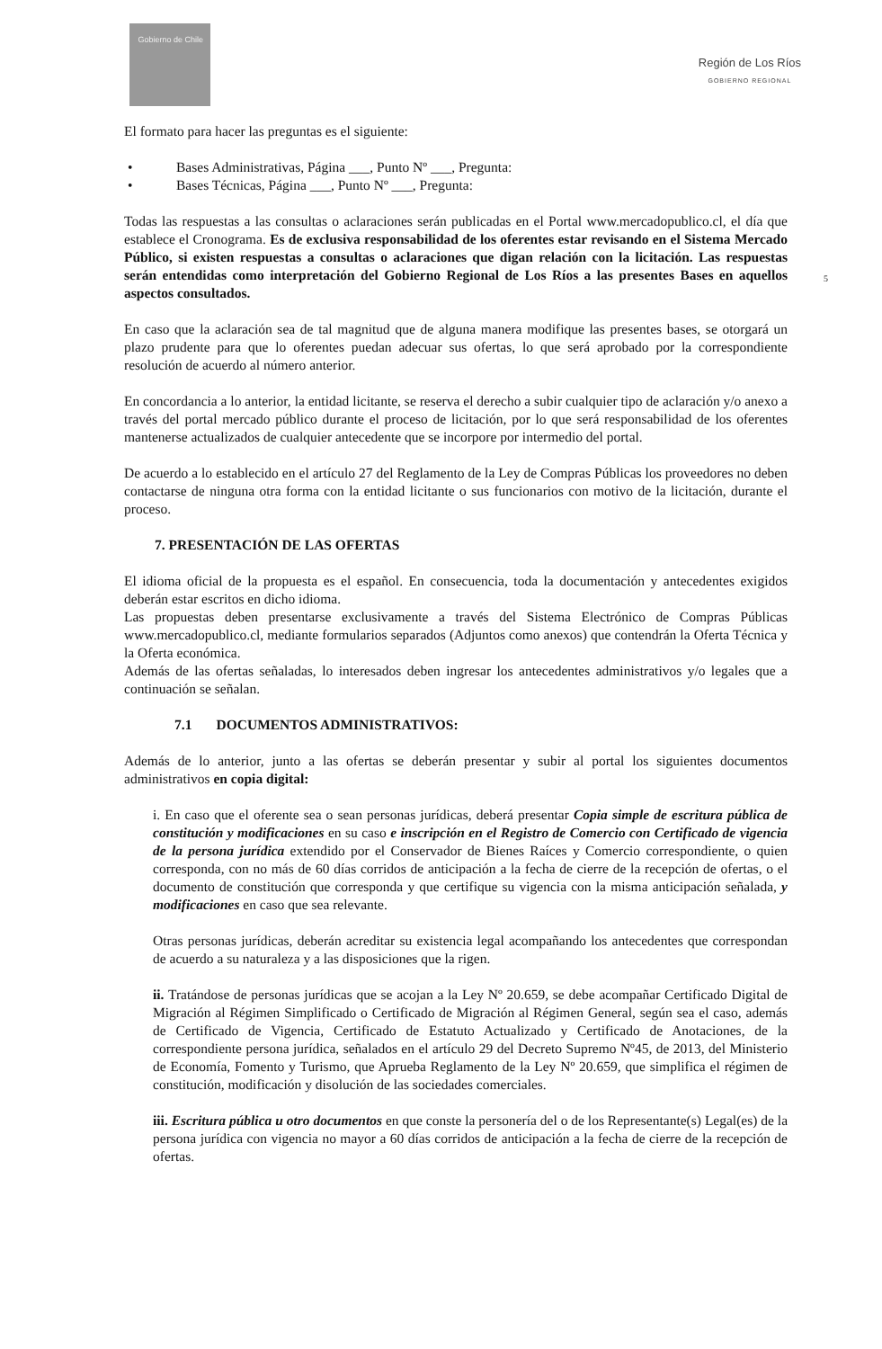Gobierno de Chile
Región de Los Ríos
GOBIERNO REGIONAL
5
El formato para hacer las preguntas es el siguiente:
• Bases Administrativas, Página ___, Punto Nº ___, Pregunta:
• Bases Técnicas, Página ___, Punto Nº ___, Pregunta:
Todas las respuestas a las consultas o aclaraciones serán publicadas en el Portal www.mercadopublico.cl, el día que establece el Cronograma. Es de exclusiva responsabilidad de los oferentes estar revisando en el Sistema Mercado Público, si existen respuestas a consultas o aclaraciones que digan relación con la licitación. Las respuestas serán entendidas como interpretación del Gobierno Regional de Los Ríos a las presentes Bases en aquellos aspectos consultados.
En caso que la aclaración sea de tal magnitud que de alguna manera modifique las presentes bases, se otorgará un plazo prudente para que lo oferentes puedan adecuar sus ofertas, lo que será aprobado por la correspondiente resolución de acuerdo al número anterior.
En concordancia a lo anterior, la entidad licitante, se reserva el derecho a subir cualquier tipo de aclaración y/o anexo a través del portal mercado público durante el proceso de licitación, por lo que será responsabilidad de los oferentes mantenerse actualizados de cualquier antecedente que se incorpore por intermedio del portal.
De acuerdo a lo establecido en el artículo 27 del Reglamento de la Ley de Compras Públicas los proveedores no deben contactarse de ninguna otra forma con la entidad licitante o sus funcionarios con motivo de la licitación, durante el proceso.
7. PRESENTACIÓN DE LAS OFERTAS
El idioma oficial de la propuesta es el español. En consecuencia, toda la documentación y antecedentes exigidos deberán estar escritos en dicho idioma.
Las propuestas deben presentarse exclusivamente a través del Sistema Electrónico de Compras Públicas www.mercadopublico.cl, mediante formularios separados (Adjuntos como anexos) que contendrán la Oferta Técnica y la Oferta económica.
Además de las ofertas señaladas, lo interesados deben ingresar los antecedentes administrativos y/o legales que a continuación se señalan.
7.1 DOCUMENTOS ADMINISTRATIVOS:
Además de lo anterior, junto a las ofertas se deberán presentar y subir al portal los siguientes documentos administrativos en copia digital:
i. En caso que el oferente sea o sean personas jurídicas, deberá presentar Copia simple de escritura pública de constitución y modificaciones en su caso e inscripción en el Registro de Comercio con Certificado de vigencia de la persona jurídica extendido por el Conservador de Bienes Raíces y Comercio correspondiente, o quien corresponda, con no más de 60 días corridos de anticipación a la fecha de cierre de la recepción de ofertas, o el documento de constitución que corresponda y que certifique su vigencia con la misma anticipación señalada, y modificaciones en caso que sea relevante.
Otras personas jurídicas, deberán acreditar su existencia legal acompañando los antecedentes que correspondan de acuerdo a su naturaleza y a las disposiciones que la rigen.
ii. Tratándose de personas jurídicas que se acojan a la Ley Nº 20.659, se debe acompañar Certificado Digital de Migración al Régimen Simplificado o Certificado de Migración al Régimen General, según sea el caso, además de Certificado de Vigencia, Certificado de Estatuto Actualizado y Certificado de Anotaciones, de la correspondiente persona jurídica, señalados en el artículo 29 del Decreto Supremo Nº45, de 2013, del Ministerio de Economía, Fomento y Turismo, que Aprueba Reglamento de la Ley Nº 20.659, que simplifica el régimen de constitución, modificación y disolución de las sociedades comerciales.
iii. Escritura pública u otro documentos en que conste la personería del o de los Representante(s) Legal(es) de la persona jurídica con vigencia no mayor a 60 días corridos de anticipación a la fecha de cierre de la recepción de ofertas.